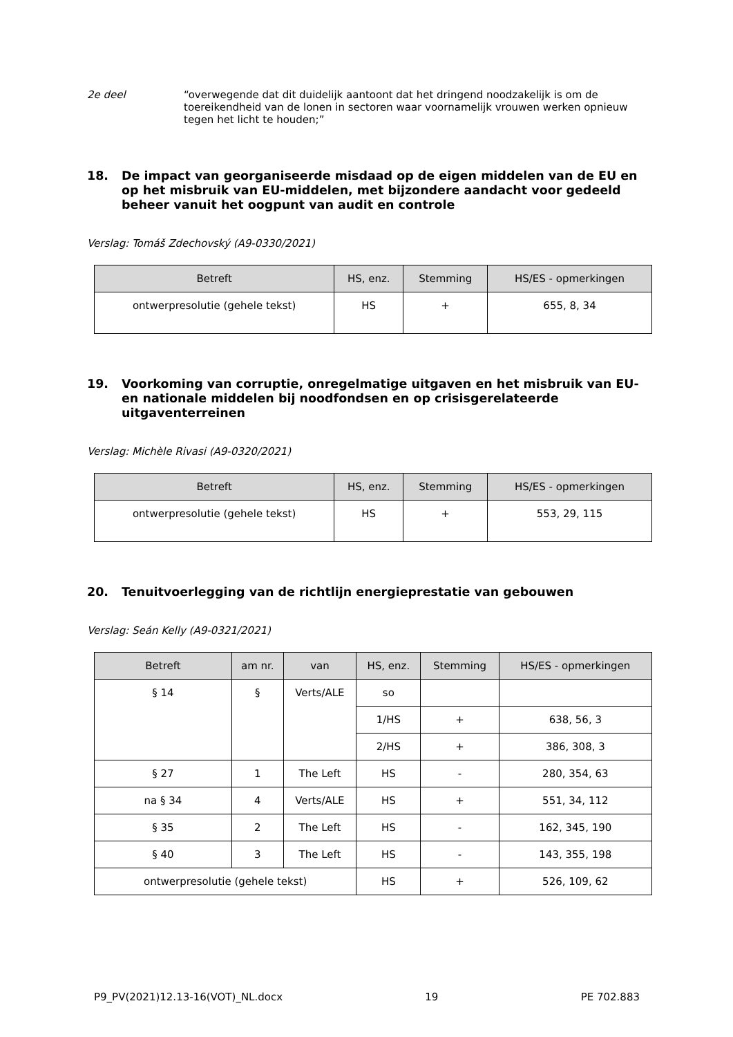2e deel “overwegende dat dit duidelijk aantoont dat het dringend noodzakelijk is om de toereikendheid van de lonen in sectoren waar voornamelijk vrouwen werken opnieuw tegen het licht te houden;”
18. De impact van georganiseerde misdaad op de eigen middelen van de EU en op het misbruik van EU-middelen, met bijzondere aandacht voor gedeeld beheer vanuit het oogpunt van audit en controle
Verslag: Tomáš Zdechovský (A9-0330/2021)
| Betreft | HS, enz. | Stemming | HS/ES - opmerkingen |
| --- | --- | --- | --- |
| ontwerpresolutie (gehele tekst) | HS | + | 655, 8, 34 |
19. Voorkoming van corruptie, onregelmatige uitgaven en het misbruik van EU- en nationale middelen bij noodfondsen en op crisisgerelateerde uitgaventerreinen
Verslag: Michèle Rivasi (A9-0320/2021)
| Betreft | HS, enz. | Stemming | HS/ES - opmerkingen |
| --- | --- | --- | --- |
| ontwerpresolutie (gehele tekst) | HS | + | 553, 29, 115 |
20. Tenuitvoerlegging van de richtlijn energieprestatie van gebouwen
Verslag: Seán Kelly (A9-0321/2021)
| Betreft | am nr. | van | HS, enz. | Stemming | HS/ES - opmerkingen |
| --- | --- | --- | --- | --- | --- |
| § 14 | § | Verts/ALE | so | | |
| | | | 1/HS | + | 638, 56, 3 |
| | | | 2/HS | + | 386, 308, 3 |
| § 27 | 1 | The Left | HS | - | 280, 354, 63 |
| na § 34 | 4 | Verts/ALE | HS | + | 551, 34, 112 |
| § 35 | 2 | The Left | HS | - | 162, 345, 190 |
| § 40 | 3 | The Left | HS | - | 143, 355, 198 |
| ontwerpresolutie (gehele tekst) | | | HS | + | 526, 109, 62 |
P9_PV(2021)12.13-16(VOT)_NL.docx 19 PE 702.883